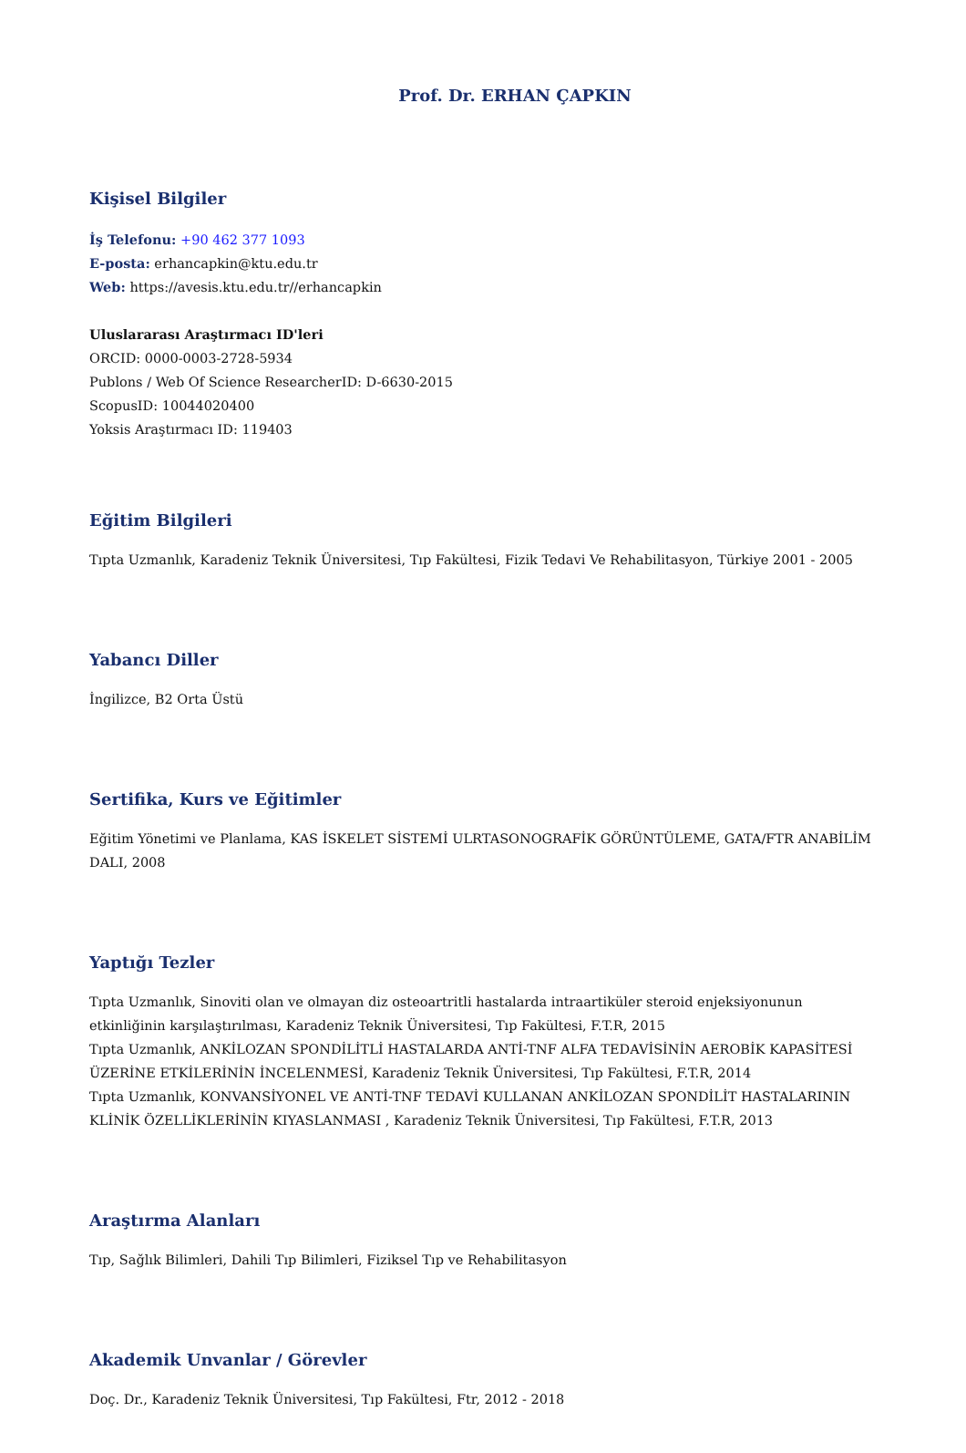Prof. Dr. ERHAN ÇAPKIN
Kişisel Bilgiler
İş Telefonu: +90 462 377 1093
E-posta: erhancapkin@ktu.edu.tr
Web: https://avesis.ktu.edu.tr//erhancapkin
Uluslararası Araştırmacı ID'leri
ORCID: 0000-0003-2728-5934
Publons / Web Of Science ResearcherID: D-6630-2015
ScopusID: 10044020400
Yoksis Araştırmacı ID: 119403
Eğitim Bilgileri
Tıpta Uzmanlık, Karadeniz Teknik Üniversitesi, Tıp Fakültesi, Fizik Tedavi Ve Rehabilitasyon, Türkiye 2001 - 2005
Yabancı Diller
İngilizce, B2 Orta Üstü
Sertifika, Kurs ve Eğitimler
Eğitim Yönetimi ve Planlama, KAS İSKELET SİSTEMİ ULRTASONOGRAFİK GÖRÜNTÜLEME, GATA/FTR ANABİLİM DALI, 2008
Yaptığı Tezler
Tıpta Uzmanlık, Sinoviti olan ve olmayan diz osteoartritli hastalarda intraartiküler steroid enjeksiyonunun etkinliğinin karşılaştırılması, Karadeniz Teknik Üniversitesi, Tıp Fakültesi, F.T.R, 2015
Tıpta Uzmanlık, ANKİLOZAN SPONDİLİTLİ HASTALARDA ANTİ-TNF ALFA TEDAVİSİNİN AEROBİK KAPASİTESİ ÜZERİNE ETKİLERİNİN İNCELENMESİ, Karadeniz Teknik Üniversitesi, Tıp Fakültesi, F.T.R, 2014
Tıpta Uzmanlık, KONVANSİYONEL VE ANTİ-TNF TEDAVİ KULLANAN ANKİLOZAN SPONDİLİT HASTALARININ KLİNİK ÖZELLİKLERİNİN KIYASLANMASI , Karadeniz Teknik Üniversitesi, Tıp Fakültesi, F.T.R, 2013
Araştırma Alanları
Tıp, Sağlık Bilimleri, Dahili Tıp Bilimleri, Fiziksel Tıp ve Rehabilitasyon
Akademik Unvanlar / Görevler
Doç. Dr., Karadeniz Teknik Üniversitesi, Tıp Fakültesi, Ftr, 2012 - 2018